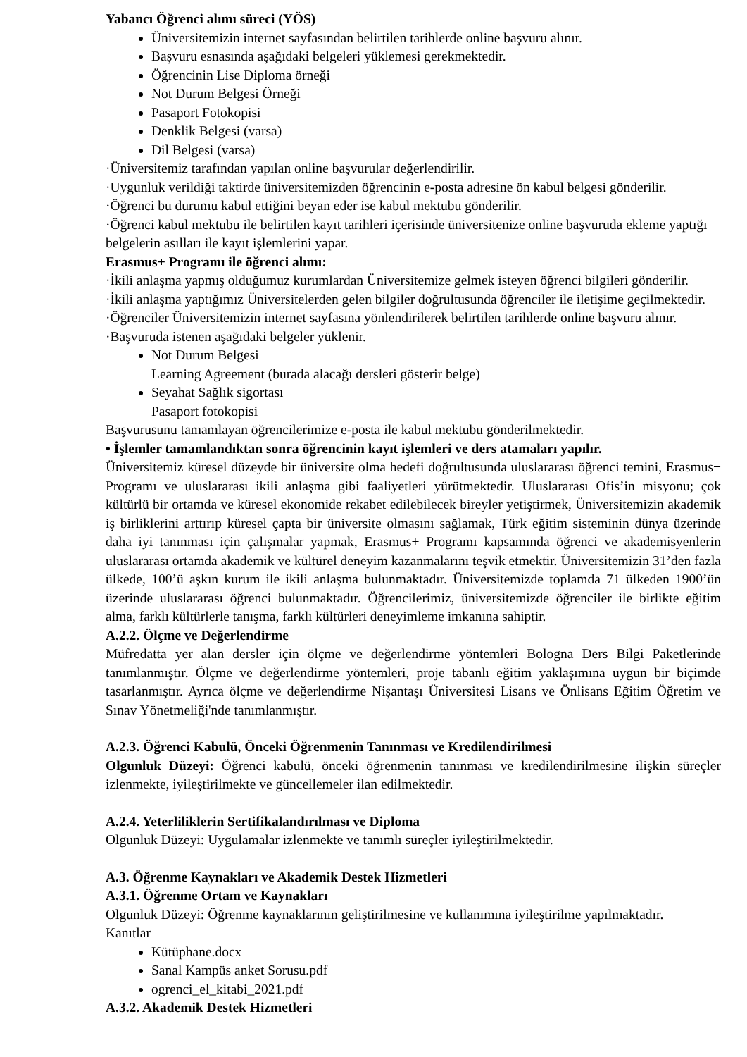Yabancı Öğrenci alımı süreci (YÖS)
Üniversitemizin internet sayfasından belirtilen tarihlerde online başvuru alınır.
Başvuru esnasında aşağıdaki belgeleri yüklemesi gerekmektedir.
Öğrencinin Lise Diploma örneği
Not Durum Belgesi Örneği
Pasaport Fotokopisi
Denklik Belgesi (varsa)
Dil Belgesi (varsa)
·Üniversitemiz tarafından yapılan online başvurular değerlendirilir.
·Uygunluk verildiği taktirde üniversitemizden öğrencinin e-posta adresine ön kabul belgesi gönderilir.
·Öğrenci bu durumu kabul ettiğini beyan eder ise kabul mektubu gönderilir.
·Öğrenci kabul mektubu ile belirtilen kayıt tarihleri içerisinde üniversitenize online başvuruda ekleme yaptığı belgelerin asılları ile kayıt işlemlerini yapar.
Erasmus+ Programı ile öğrenci alımı:
·İkili anlaşma yapmış olduğumuz kurumlardan Üniversitemize gelmek isteyen öğrenci bilgileri gönderilir.
·İkili anlaşma yaptığımız Üniversitelerden gelen bilgiler doğrultusunda öğrenciler ile iletişime geçilmektedir.
·Öğrenciler Üniversitemizin internet sayfasına yönlendirilerek belirtilen tarihlerde online başvuru alınır. ·Başvuruda istenen aşağıdaki belgeler yüklenir.
Not Durum Belgesi
Learning Agreement (burada alacağı dersleri gösterir belge)
Seyahat Sağlık sigortası
Pasaport fotokopisi
Başvurusunu tamamlayan öğrencilerimize e-posta ile kabul mektubu gönderilmektedir.
• İşlemler tamamlandıktan sonra öğrencinin kayıt işlemleri ve ders atamaları yapılır.
Üniversitemiz küresel düzeyde bir üniversite olma hedefi doğrultusunda uluslararası öğrenci temini, Erasmus+ Programı ve uluslararası ikili anlaşma gibi faaliyetleri yürütmektedir. Uluslararası Ofis’in misyonu; çok kültürlü bir ortamda ve küresel ekonomide rekabet edilebilecek bireyler yetiştirmek, Üniversitemizin akademik iş birliklerini arttırıp küresel çapta bir üniversite olmasını sağlamak, Türk eğitim sisteminin dünya üzerinde daha iyi tanınması için çalışmalar yapmak, Erasmus+ Programı kapsamında öğrenci ve akademisyenlerin uluslararası ortamda akademik ve kültürel deneyim kazanmalarını teşvik etmektir. Üniversitemizin 31’den fazla ülkede, 100’ü aşkın kurum ile ikili anlaşma bulunmaktadır. Üniversitemizde toplamda 71 ülkeden 1900’ün üzerinde uluslararası öğrenci bulunmaktadır. Öğrencilerimiz, üniversitemizde öğrenciler ile birlikte eğitim alma, farklı kültürlerle tanışma, farklı kültürleri deneyimleme imkanına sahiptir.
A.2.2. Ölçme ve Değerlendirme
Müfredatta yer alan dersler için ölçme ve değerlendirme yöntemleri Bologna Ders Bilgi Paketlerinde tanımlanmıştır. Ölçme ve değerlendirme yöntemleri, proje tabanlı eğitim yaklaşımına uygun bir biçimde tasarlanmıştır. Ayrıca ölçme ve değerlendirme Nişantaşı Üniversitesi Lisans ve Önlisans Eğitim Öğretim ve Sınav Yönetmeliği'nde tanımlanmıştır.
A.2.3. Öğrenci Kabulü, Önceki Öğrenmenin Tanınması ve Kredilendirilmesi
Olgunluk Düzeyi: Öğrenci kabulü, önceki öğrenmenin tanınması ve kredilendirilmesine ilişkin süreçler izlenmekte, iyileştirilmekte ve güncellemeler ilan edilmektedir.
A.2.4. Yeterliliklerin Sertifikalandırılması ve Diploma
Olgunluk Düzeyi: Uygulamalar izlenmekte ve tanımlı süreçler iyileştirilmektedir.
A.3. Öğrenme Kaynakları ve Akademik Destek Hizmetleri
A.3.1. Öğrenme Ortam ve Kaynakları
Olgunluk Düzeyi: Öğrenme kaynaklarının geliştirilmesine ve kullanımına iyileştirilme yapılmaktadır.
Kanıtlar
Kütüphane.docx
Sanal Kampüs anket Sorusu.pdf
ogrenci_el_kitabi_2021.pdf
A.3.2. Akademik Destek Hizmetleri